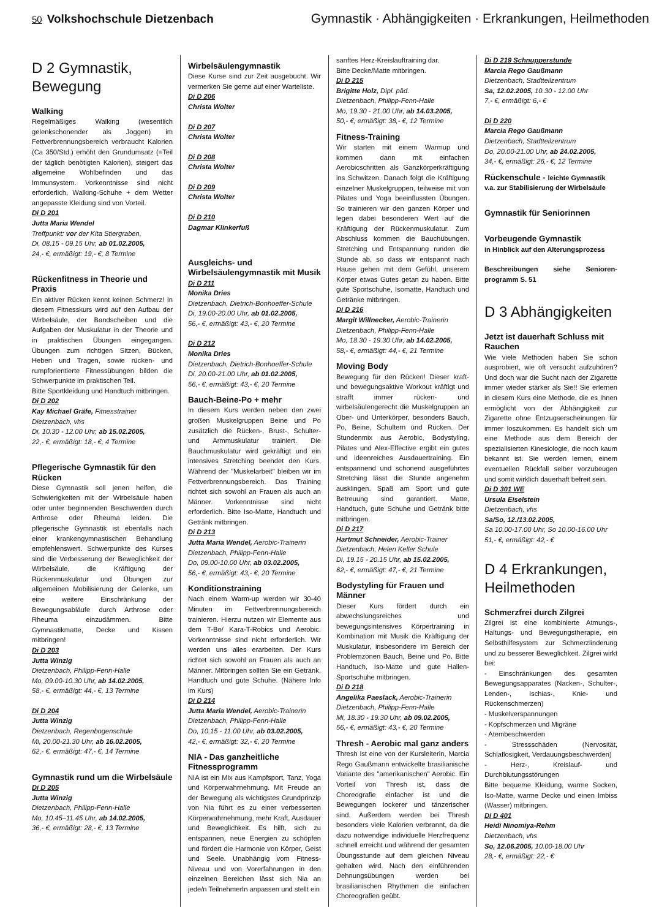50 Volkshochschule Dietzenbach Gymnastik · Abhängigkeiten · Erkrankungen, Heilmethoden
D 2 Gymnastik, Bewegung
Walking
Regelmäßiges Walking (wesentlich gelenkschonender als Joggen) im Fettverbrennungsbereich verbraucht Kalorien (Ca 350/Std.) erhöht den Grundumsatz (=Teil der täglich benötigten Kalorien), steigert das allgemeine Wohlbefinden und das Immunsystem. Vorkenntnisse sind nicht erforderlich, Walking-Schuhe + dem Wetter angepasste Kleidung sind von Vorteil.
Di D 201
Jutta Maria Wendel
Treffpunkt: vor der Kita Stiergraben,
Di, 08.15 - 09.15 Uhr, ab 01.02.2005,
24,- €, ermäßigt: 19,- €, 8 Termine
Rückenfitness in Theorie und Praxis
Ein aktiver Rücken kennt keinen Schmerz! In diesem Fitnesskurs wird auf den Aufbau der Wirbelsäule, der Bandscheiben und die Aufgaben der Muskulatur in der Theorie und in praktischen Übungen eingegangen. Übungen zum richtigen Sitzen, Bücken, Heben und Tragen, sowie rücken- und rumpforientierte Fitnessübungen bilden die Schwerpunkte im praktischen Teil.
Bitte Sportkleidung und Handtuch mitbringen.
Di D 202
Kay Michael Gräfe, Fitnesstrainer
Dietzenbach, vhs
Di, 10.30 - 12.00 Uhr, ab 15.02.2005,
22,- €, ermäßigt: 18,- €, 4 Termine
Pflegerische Gymnastik für den Rücken
Diese Gymnastik soll jenen helfen, die Schwierigkeiten mit der Wirbelsäule haben oder unter beginnenden Beschwerden durch Arthrose oder Rheuma leiden. Die pflegerische Gymnastik ist ebenfalls nach einer krankengymnastischen Behandlung empfehlenswert. Schwerpunkte des Kurses sind die Verbesserung der Beweglichkeit der Wirbelsäule, die Kräftigung der Rückenmuskulatur und Übungen zur allgemeinen Mobilisierung der Gelenke, um eine weitere Einschränkung der Bewegungsabläufe durch Arthrose oder Rheuma einzudämmen. Bitte Gymnastikmatte, Decke und Kissen mitbringen!
Di D 203
Jutta Winzig
Dietzenbach, Philipp-Fenn-Halle
Mo, 09.00-10.30 Uhr, ab 14.02.2005,
58,- €, ermäßigt: 44,- €, 13 Termine
Di D 204
Jutta Winzig
Dietzenbach, Regenbogenschule
Mi, 20.00-21.30 Uhr, ab 16.02.2005,
62,- €, ermäßigt: 47,- €, 14 Termine
Gymnastik rund um die Wirbelsäule
Di D 205
Jutta Winzig
Dietzenbach, Philipp-Fenn-Halle
Mo, 10.45–11.45 Uhr, ab 14.02.2005,
36,- €, ermäßigt: 28,- €, 13 Termine
Wirbelsäulengymnastik
Diese Kurse sind zur Zeit ausgebucht. Wir vermerken Sie gerne auf einer Warteliste.
Di D 206
Christa Wolter
Di D 207
Christa Wolter
Di D 208
Christa Wolter
Di D 209
Christa Wolter
Di D 210
Dagmar Klinkerfuß
Ausgleichs- und Wirbelsäulengymnastik mit Musik
Di D 211
Monika Dries
Dietzenbach, Dietrich-Bonhoeffer-Schule
Di, 19.00-20.00 Uhr, ab 01.02.2005,
56,- €, ermäßigt: 43,- €, 20 Termine
Di D 212
Monika Dries
Dietzenbach, Dietrich-Bonhoeffer-Schule
Di, 20.00-21.00 Uhr, ab 01.02.2005,
56,- €, ermäßigt: 43,- €, 20 Termine
Bauch-Beine-Po + mehr
In diesem Kurs werden neben den zwei großen Muskelgruppen Beine und Po zusätzlich die Rücken-, Brust-, Schulter- und Armmuskulatur trainiert. Die Bauchmuskulatur wird gekräftigt und ein intensives Stretching beendet den Kurs. Während der "Muskelarbeit" bleiben wir im Fettverbrennungsbereich. Das Training richtet sich sowohl an Frauen als auch an Männer. Vorkenntnisse sind nicht erforderlich. Bitte Iso-Matte, Handtuch und Getränk mitbringen.
Di D 213
Jutta Maria Wendel, Aerobic-Trainerin
Dietzenbach, Philipp-Fenn-Halle
Do, 09.00-10.00 Uhr, ab 03.02.2005,
56,- €, ermäßigt: 43,- €, 20 Termine
Konditionstraining
Nach einem Warm-up werden wir 30-40 Minuten im Fettverbrennungsbereich trainieren. Hierzu nutzen wir Elemente aus dem T-Bo/ Kara-T-Robics und Aerobic. Vorkenntnisse sind nicht erforderlich. Wir werden uns alles erarbeiten. Der Kurs richtet sich sowohl an Frauen als auch an Männer. Mitbringen sollten Sie ein Getränk, Handtuch und gute Schuhe. (Nähere Info im Kurs)
Di D 214
Jutta Maria Wendel, Aerobic-Trainerin
Dietzenbach, Philipp-Fenn-Halle
Do, 10.15 - 11.00 Uhr, ab 03.02.2005,
42,- €, ermäßigt: 32,- €, 20 Termine
NIA - Das ganzheitliche Fitnessprogramm
NIA ist ein Mix aus Kampfsport, Tanz, Yoga und Körperwahrnehmung. Mit Freude an der Bewegung als wichtigstes Grundprinzip von Nia führt es zu einer verbesserten Körperwahrnehmung, mehr Kraft, Ausdauer und Beweglichkeit. Es hilft, sich zu entspannen, neue Energien zu schöpfen und fördert die Harmonie von Körper, Geist und Seele. Unabhängig vom Fitness-Niveau und von Vorerfahrungen in den einzelnen Bereichen lässt sich Nia an jede/n TeilnehmerIn anpassen und stellt ein
sanftes Herz-Kreislauftraining dar.
Bitte Decke/Matte mitbringen.
Di D 215
Brigitte Holz, Dipl. päd.
Dietzenbach, Philipp-Fenn-Halle
Mo, 19.30 - 21.00 Uhr, ab 14.03.2005,
50,- €, ermäßigt: 38,- €, 12 Termine
Fitness-Training
Wir starten mit einem Warmup und kommen dann mit einfachen Aerobicschritten als Ganzkörperkräftigung ins Schwitzen. Danach folgt die Kräftigung einzelner Muskelgruppen, teilweise mit von Pilates und Yoga beeinflussten Übungen. So trainieren wir den ganzen Körper und legen dabei besonderen Wert auf die Kräftigung der Rückenmuskulatur. Zum Abschluss kommen die Bauchübungen. Stretching und Entspannung runden die Stunde ab, so dass wir entspannt nach Hause gehen mit dem Gefühl, unserem Körper etwas Gutes getan zu haben. Bitte gute Sportschuhe, Isomatte, Handtuch und Getränke mitbringen.
Di D 216
Margit Willnecker, Aerobic-Trainerin
Dietzenbach, Philipp-Fenn-Halle
Mo, 18.30 - 19.30 Uhr, ab 14.02.2005,
58,- €, ermäßigt: 44,- €, 21 Termine
Moving Body
Bewegung für den Rücken! Dieser kraft- und bewegungsaktive Workout kräftigt und strafft immer rücken- und wirbelsäulengerecht die Muskelgruppen an Ober- und Unterkörper, besonders Bauch, Po, Beine, Schultern und Rücken. Der Stundenmix aus Aerobic, Bodystyling, Pilates und Alex-Effective ergibt ein gutes und ideenreiches Ausdauertraining. Ein entspannend und schonend ausgeführtes Stretching lässt die Stunde angenehm ausklingen. Spaß am Sport und gute Betreuung sind garantiert. Matte, Handtuch, gute Schuhe und Getränk bitte mitbringen.
Di D 217
Hartmut Schneider, Aerobic-Trainer
Dietzenbach, Helen Keller Schule
Di, 19.15 - 20.15 Uhr, ab 15.02.2005,
62,- €, ermäßigt: 47,- €, 21 Termine
Bodystyling für Frauen und Männer
Dieser Kurs fördert durch ein abwechslungsreiches und bewegungsintensives Körpertraining in Kombination mit Musik die Kräftigung der Muskulatur, insbesondere im Bereich der Problemzonen Bauch, Beine und Po. Bitte Handtuch, Iso-Matte und gute Hallen-Sportschuhe mitbringen.
Di D 218
Angelika Paeslack, Aerobic-Trainerin
Dietzenbach, Philipp-Fenn-Halle
Mi, 18.30 - 19.30 Uhr, ab 09.02.2005,
56,- €, ermäßigt: 43,- €, 20 Termine
Thresh - Aerobic mal ganz anders
Thresh ist eine von der Kursleiterin, Marcia Rego Gaußmann entwickelte brasilianische Variante des "amerikanischen" Aerobic. Ein Vorteil von Thresh ist, dass die Choreografie einfacher ist und die Bewegungen lockerer und tänzerischer sind. Außerdem werden bei Thresh besonders viele Kalorien verbrannt, da die dazu notwendige individuelle Herzfrequenz schnell erreicht und während der gesamten Übungsstunde auf dem gleichen Niveau gehalten wird. Nach den einführenden Dehnungsübungen werden bei brasilianischen Rhythmen die einfachen Choreografien geübt.
Di D 219 Schnupperstunde
Marcia Rego Gaußmann
Dietzenbach, Stadtteilzentrum
Sa, 12.02.2005, 10.30 - 12.00 Uhr
7,- €, ermäßigt: 6,- €
Di D 220
Marcia Rego Gaußmann
Dietzenbach, Stadtteilzentrum
Do, 20.00-21.00 Uhr, ab 24.02.2005,
34,- €, ermäßigt: 26,- €, 12 Termine
Rückenschule - leichte Gymnastik v.a. zur Stabilisierung der Wirbelsäule
Gymnastik für Seniorinnen
Vorbeugende Gymnastik
in Hinblick auf den Alterungsprozess
Beschreibungen siehe Senioren­programm S. 51
D 3 Abhängigkeiten
Jetzt ist dauerhaft Schluss mit Rauchen
Wie viele Methoden haben Sie schon ausprobiert, wie oft versucht aufzuhören? Und doch war die Sucht nach der Zigarette immer wieder stärker als Sie!! Sie erlernen in diesem Kurs eine Methode, die es Ihnen ermöglicht von der Abhängigkeit zur Zigarette ohne Entzugserscheinungen für immer loszukommen. Es handelt sich um eine Methode aus dem Bereich der spezialisierten Kinesiologie, die noch kaum bekannt ist. Sie werden lernen, einem eventuellen Rückfall selber vorzubeugen und somit wirklich dauerhaft befreit sein.
Di D 301 WE
Ursula Eiselstein
Dietzenbach, vhs
Sa/So, 12./13.02.2005,
Sa 10.00-17.00 Uhr, So 10.00-16.00 Uhr
51,- €, ermäßigt: 42,- €
D 4 Erkrankungen, Heilmethoden
Schmerzfrei durch Zilgrei
Zilgrei ist eine kombinierte Atmungs-, Haltungs- und Bewegungstherapie, ein Selbsthilfesystem zur Schmerzlinderung und zu besserer Beweglichkeit. Zilgrei wirkt bei:
- Einschränkungen des gesamten Bewegungsapparates (Nacken-, Schulter-, Lenden-, Ischias-, Knie- und Rückenschmerzen)
- Muskelverspannungen
- Kopfschmerzen und Migräne
- Atembeschwerden
- Stressschäden (Nervosität, Schlaflosigkeit, Verdauungsbeschwerden)
- Herz-, Kreislauf- und Durchblutungsstörungen
Bitte bequeme Kleidung, warme Socken, Iso-Matte, warme Decke und einen Imbiss (Wasser) mitbringen.
Di D 401
Heidi Ninomiya-Rehm
Dietzenbach, vhs
So, 12.06.2005, 10.00-18.00 Uhr
28,- €, ermäßigt: 22,- €